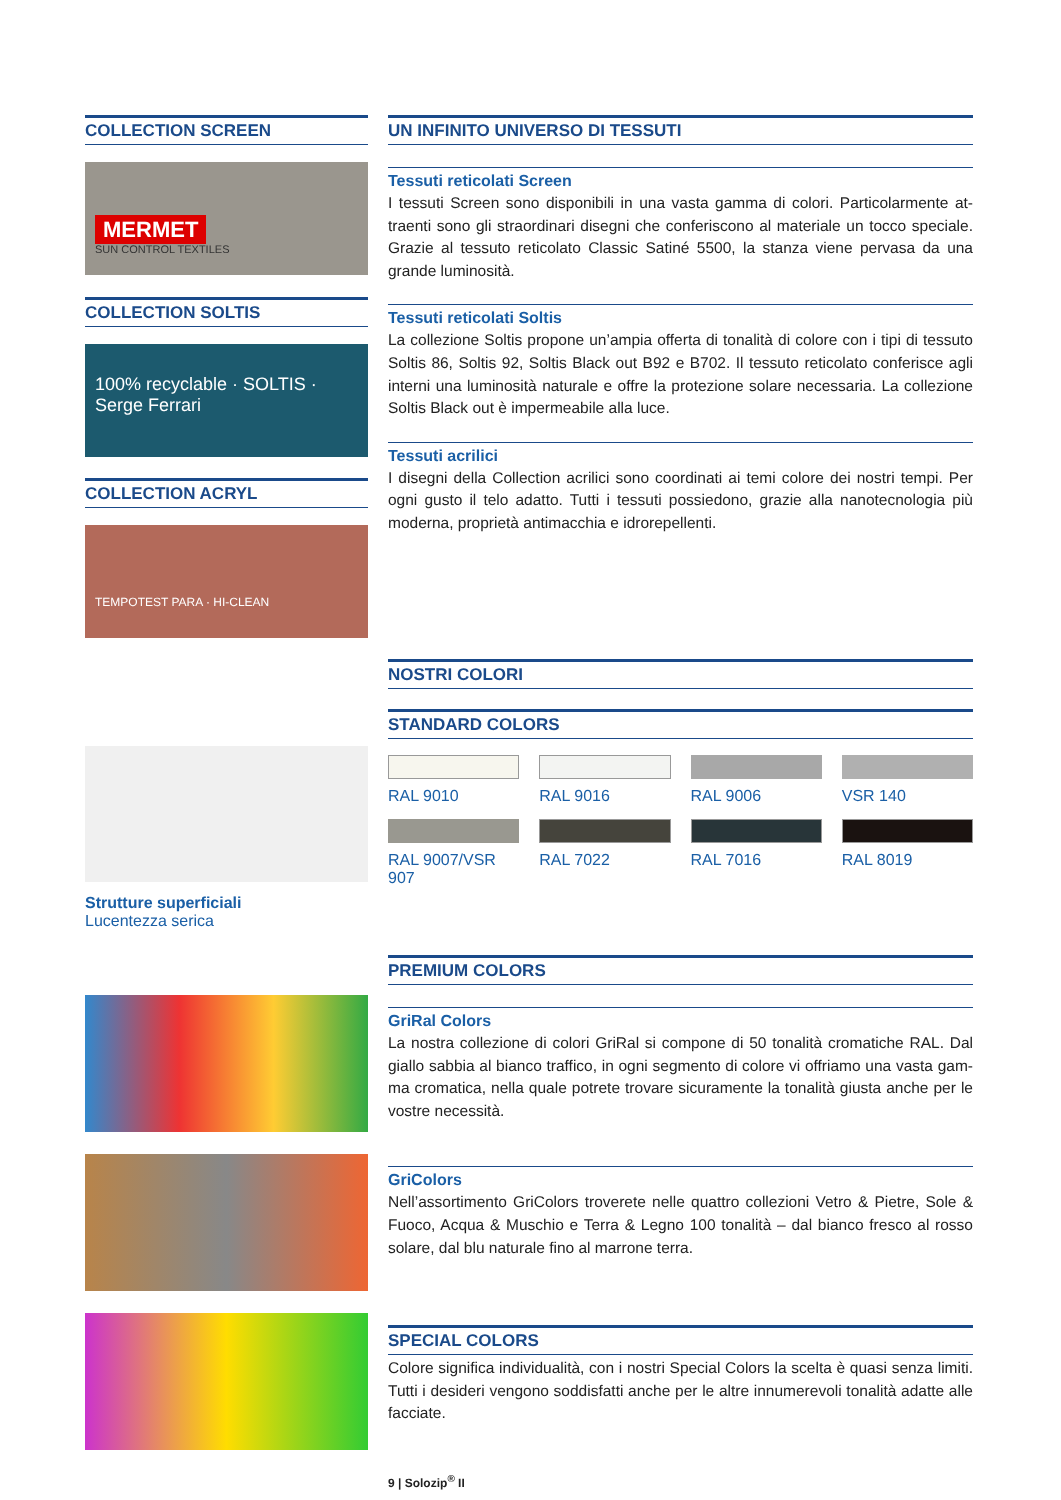COLLECTION SCREEN
MERMET
SUN CONTROL TEXTILES
COLLECTION SOLTIS
100% recyclable · SOLTIS · Serge Ferrari
COLLECTION ACRYL
TEMPOTEST PARA · HI-CLEAN
Strutture superficiali
Lucentezza serica
UN INFINITO UNIVERSO DI TESSUTI
Tessuti reticolati Screen
I tessuti Screen sono disponibili in una vasta gamma di colori. Particolarmente at­traenti sono gli straordinari disegni che conferiscono al materiale un tocco speciale. Grazie al tessuto reticolato Classic Satiné 5500, la stanza viene pervasa da una grande luminosità.
Tessuti reticolati Soltis
La collezione Soltis propone un’ampia offerta di tonalità di colore con i tipi di tessuto Soltis 86, Soltis 92, Soltis Black out B92 e B702. Il tessuto reticolato conferisce agli interni una luminosità naturale e offre la protezione solare necessaria. La collezione Soltis Black out è impermeabile alla luce.
Tessuti acrilici
I disegni della Collection acrilici sono coordinati ai temi colore dei nostri tempi. Per ogni gusto il telo adatto. Tutti i tessuti possiedono, grazie alla nanotecnologia più moderna, proprietà antimacchia e idrorepellenti.
NOSTRI COLORI
STANDARD COLORS
RAL 9010
RAL 9016
RAL 9006
VSR 140
RAL 9007/VSR 907
RAL 7022
RAL 7016
RAL 8019
PREMIUM COLORS
GriRal Colors
La nostra collezione di colori GriRal si compone di 50 tonalità cromatiche RAL. Dal giallo sabbia al bianco traffico, in ogni segmento di colore vi offriamo una vasta gam­ma cromatica, nella quale potrete trovare sicuramente la tonalità giusta anche per le vostre necessità.
GriColors
Nell’assortimento GriColors troverete nelle quattro collezioni Vetro & Pietre, Sole & Fuoco, Acqua & Muschio e Terra & Legno 100 tonalità – dal bianco fresco al rosso solare, dal blu naturale fino al marrone terra.
SPECIAL COLORS
Colore significa individualità, con i nostri Special Colors la scelta è quasi senza limiti. Tutti i desideri vengono soddisfatti anche per le altre innumerevoli tonalità adatte alle facciate.
9 | Solozip<sup>®</sup> II